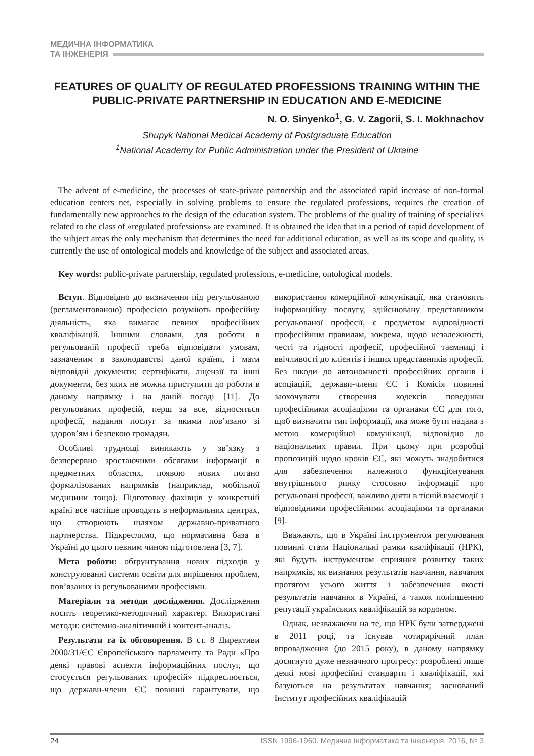МЕДИЧНА ІНФОРМАТИКА
ТА ІНЖЕНЕРІЯ
FEATURES OF QUALITY OF REGULATED PROFESSIONS TRAINING WITHIN THE PUBLIC-PRIVATE PARTNERSHIP IN EDUCATION AND E-MEDICINE
N. O. Sinyenko<sup>1</sup>, G. V. Zagorii, S. I. Mokhnachov
Shupyk National Medical Academy of Postgraduate Education
<sup>1</sup> National Academy for Public Administration under the President of Ukraine
The advent of e-medicine, the processes of state-private partnership and the associated rapid increase of non-formal education centers net, especially in solving problems to ensure the regulated professions, requires the creation of fundamentally new approaches to the design of the education system. The problems of the quality of training of specialists related to the class of «regulated professions» are examined. It is obtained the idea that in a period of rapid development of the subject areas the only mechanism that determines the need for additional education, as well as its scope and quality, is currently the use of ontological models and knowledge of the subject and associated areas.
Key words: public-private partnership, regulated professions, e-medicine, ontological models.
Вступ. Відповідно до визначення під регульованою (регламентованою) професією розуміють професійну діяльність, яка вимагає певних професійних кваліфікацій. Іншими словами, для роботи в регульованій професії треба відповідати умовам, зазначеним в законодавстві даної країни, і мати відповідні документи: сертифікати, ліцензії та інші документи, без яких не можна приступити до роботи в даному напрямку і на даній посаді [11]. До регульованих професій, перш за все, відносяться професії, надання послуг за якими пов’язано зі здоров’ям і безпекою громадян.
Особливі труднощі виникають у зв’язку з безперервно зростаючими обсягами інформації в предметних областях, появою нових погано формалізованих напрямків (наприклад, мобільної медицини тощо). Підготовку фахівців у конкретній країні все частіше проводять в неформальних центрах, що створюють шляхом державно-приватного партнерства. Підкреслимо, що нормативна база в Україні до цього певним чином підготовлена [3, 7].
Мета роботи: обґрунтування нових підходів у конструюванні системи освіти для вирішення проблем, пов’язаних із регульованими професіями.
Матеріали та методи дослідження. Дослідження носить теоретико-методичний характер. Використані методи: системно-аналітичний і контент-аналіз.
Результати та їх обговорення. В ст. 8 Директиви 2000/31/ЄС Європейського парламенту та Ради «Про деякі правові аспекти інформаційних послуг, що стосується регульованих професій» підкреслюється, що держави-члени ЄС повинні гарантувати, що використання комерційної комунікації, яка становить інформаційну послугу, здійснювану представником регульованої професії, є предметом відповідності професійним правилам, зокрема, щодо незалежності, честі та гідності професії, професійної таємниці і ввічливості до клієнтів і інших представників професії. Без шкоди до автономності професійних органів і асоціацій, держави-члени ЄС і Комісія повинні заохочувати створення кодексів поведінки професійними асоціаціями та органами ЄС для того, щоб визначити тип інформації, яка може бути надана з метою комерційної комунікації, відповідно до національних правил. При цьому при розробці пропозицій щодо кроків ЄС, які можуть знадобитися для забезпечення належного функціонування внутрішнього ринку стосовно інформації про регульовані професії, важливо діяти в тісній взаємодії з відповідними професійними асоціаціями та органами [9].
Вважають, що в Україні інструментом регулювання повинні стати Національні рамки кваліфікації (НРК), які будуть інструментом сприяння розвитку таких напрямків, як визнання результатів навчання, навчання протягом усього життя і забезпечення якості результатів навчання в Україні, а також поліпшенню репутації українських кваліфікацій за кордоном.
Однак, незважаючи на те, що НРК були затверджені в 2011 році, та існував чотирирічний план впровадження (до 2015 року), в даному напрямку досягнуто дуже незначного прогресу: розроблені лише деякі нові професійні стандарти і кваліфікації, які базуються на результатах навчання; заснований Інститут професійних кваліфікацій
24 ISSN 1996-1960. Медична інформатика та інженерія. 2016, № 3